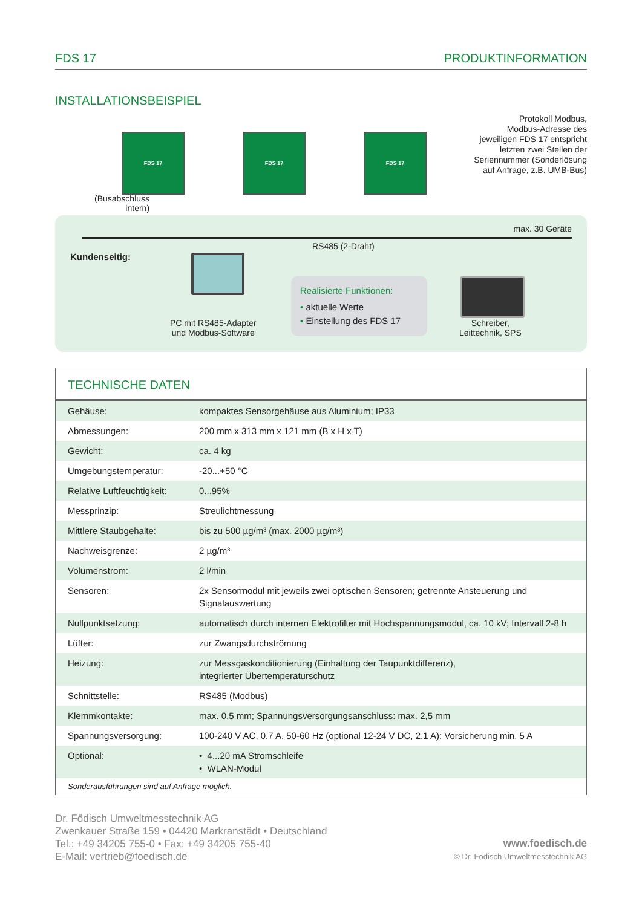FDS 17 PRODUKTINFORMATION
INSTALLATIONSBEISPIEL
FDS 17 FDS 17 FDS 17
Protokoll Modbus,
Modbus-Adresse des
jeweiligen FDS 17 entspricht
letzten zwei Stellen der
Seriennummer (Sonderlösung
auf Anfrage, z.B. UMB-Bus)
(Busabschluss
intern)
max. 30 Geräte
RS485 (2-Draht)
Kundenseitig:
PC mit RS485-Adapter
und Modbus-Software
Realisierte Funktionen:
• aktuelle Werte
• Einstellung des FDS 17
Schreiber,
Leittechnik, SPS
TECHNISCHE DATEN
| Gehäuse: | kompaktes Sensorgehäuse aus Aluminium; IP33 |
| Abmessungen: | 200 mm x 313 mm x 121 mm (B x H x T) |
| Gewicht: | ca. 4 kg |
| Umgebungstemperatur: | -20...+50 °C |
| Relative Luftfeuchtigkeit: | 0...95% |
| Messprinzip: | Streulichtmessung |
| Mittlere Staubgehalte: | bis zu 500 µg/m³ (max. 2000 µg/m³) |
| Nachweisgrenze: | 2 µg/m³ |
| Volumenstrom: | 2 l/min |
| Sensoren: | 2x Sensormodul mit jeweils zwei optischen Sensoren; getrennte Ansteuerung und Signalauswertung |
| Nullpunktsetzung: | automatisch durch internen Elektrofilter mit Hochspannungsmodul, ca. 10 kV; Intervall 2-8 h |
| Lüfter: | zur Zwangsdurchströmung |
| Heizung: | zur Messgaskonditionierung (Einhaltung der Taupunktdifferenz), integrierter Übertemperaturschutz |
| Schnittstelle: | RS485 (Modbus) |
| Klemmkontakte: | max. 0,5 mm; Spannungsversorgungsanschluss: max. 2,5 mm |
| Spannungsversorgung: | 100-240 V AC, 0.7 A, 50-60 Hz (optional 12-24 V DC, 2.1 A); Vorsicherung min. 5 A |
| Optional: | • 4...20 mA Stromschleife • WLAN-Modul |
Sonderausführungen sind auf Anfrage möglich.
Dr. Födisch Umweltmesstechnik AG
Zwenkauer Straße 159 • 04420 Markranstädt • Deutschland
Tel.: +49 34205 755-0 • Fax: +49 34205 755-40
E-Mail: vertrieb@foedisch.de
www.foedisch.de
© Dr. Födisch Umweltmesstechnik AG